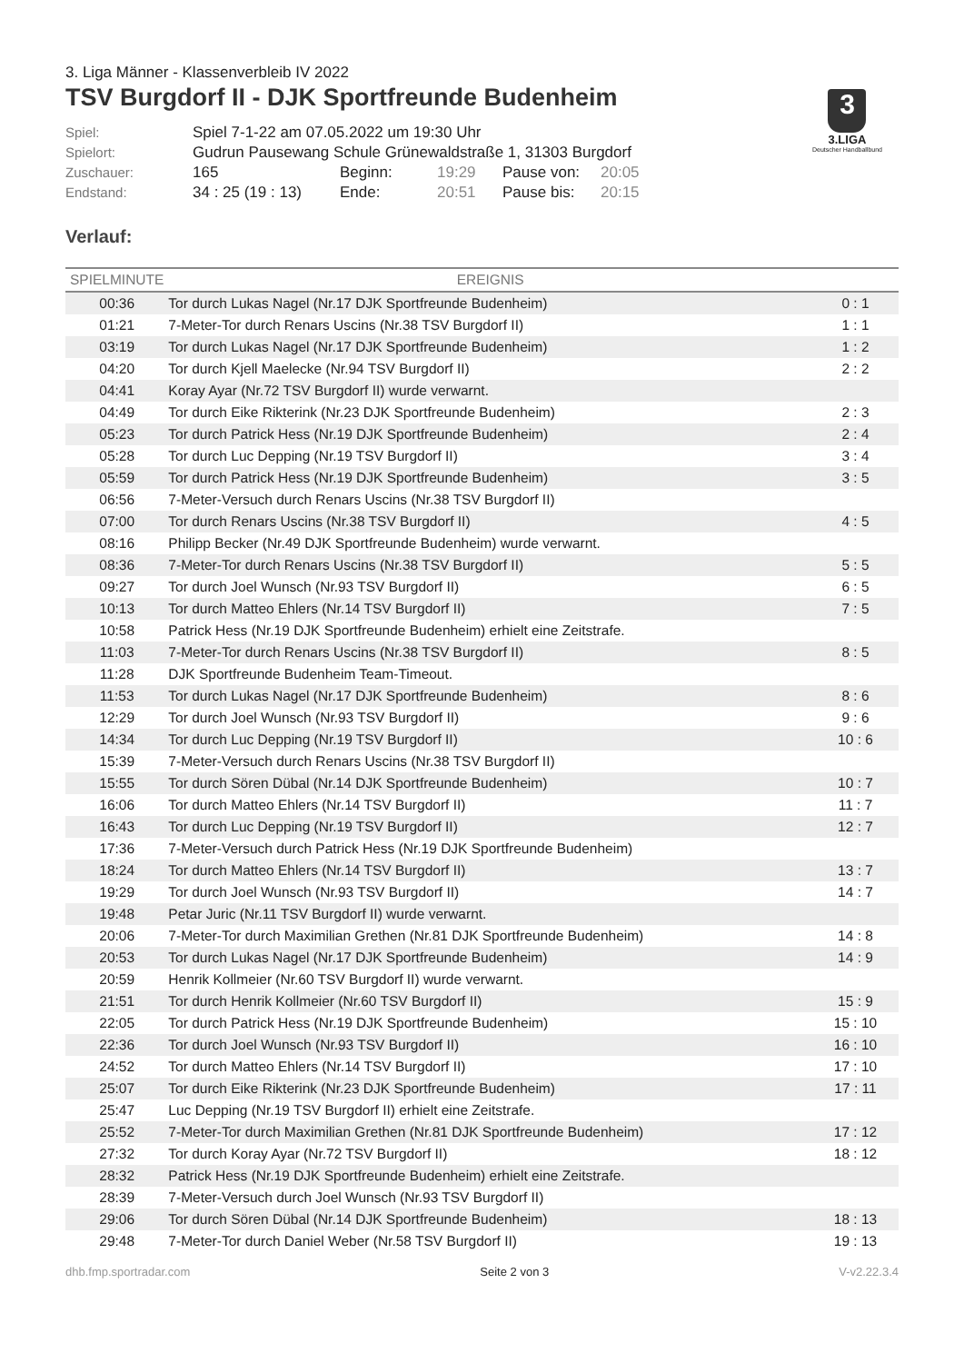3. Liga Männer - Klassenverbleib IV 2022
TSV Burgdorf II - DJK Sportfreunde Budenheim
3
3.LIGA
Deutscher Handballbund
Spiel:
Spiel 7-1-22 am 07.05.2022 um 19:30 Uhr
Spielort:
Gudrun Pausewang Schule Grünewaldstraße 1, 31303 Burgdorf
Zuschauer:
165
Beginn:
19:29
Pause von:
20:05
Endstand:
34 : 25 (19 : 13)
Ende:
20:51
Pause bis:
20:15
Verlauf:
| SPIELMINUTE | EREIGNIS | |
| --- | --- | --- |
| 00:36 | Tor durch Lukas Nagel (Nr.17 DJK Sportfreunde Budenheim) | 0 : 1 |
| 01:21 | 7-Meter-Tor durch Renars Uscins (Nr.38 TSV Burgdorf II) | 1 : 1 |
| 03:19 | Tor durch Lukas Nagel (Nr.17 DJK Sportfreunde Budenheim) | 1 : 2 |
| 04:20 | Tor durch Kjell Maelecke (Nr.94 TSV Burgdorf II) | 2 : 2 |
| 04:41 | Koray Ayar (Nr.72 TSV Burgdorf II) wurde verwarnt. | |
| 04:49 | Tor durch Eike Rikterink (Nr.23 DJK Sportfreunde Budenheim) | 2 : 3 |
| 05:23 | Tor durch Patrick Hess (Nr.19 DJK Sportfreunde Budenheim) | 2 : 4 |
| 05:28 | Tor durch Luc Depping (Nr.19 TSV Burgdorf II) | 3 : 4 |
| 05:59 | Tor durch Patrick Hess (Nr.19 DJK Sportfreunde Budenheim) | 3 : 5 |
| 06:56 | 7-Meter-Versuch durch Renars Uscins (Nr.38 TSV Burgdorf II) | |
| 07:00 | Tor durch Renars Uscins (Nr.38 TSV Burgdorf II) | 4 : 5 |
| 08:16 | Philipp Becker (Nr.49 DJK Sportfreunde Budenheim) wurde verwarnt. | |
| 08:36 | 7-Meter-Tor durch Renars Uscins (Nr.38 TSV Burgdorf II) | 5 : 5 |
| 09:27 | Tor durch Joel Wunsch (Nr.93 TSV Burgdorf II) | 6 : 5 |
| 10:13 | Tor durch Matteo Ehlers (Nr.14 TSV Burgdorf II) | 7 : 5 |
| 10:58 | Patrick Hess (Nr.19 DJK Sportfreunde Budenheim) erhielt eine Zeitstrafe. | |
| 11:03 | 7-Meter-Tor durch Renars Uscins (Nr.38 TSV Burgdorf II) | 8 : 5 |
| 11:28 | DJK Sportfreunde Budenheim Team-Timeout. | |
| 11:53 | Tor durch Lukas Nagel (Nr.17 DJK Sportfreunde Budenheim) | 8 : 6 |
| 12:29 | Tor durch Joel Wunsch (Nr.93 TSV Burgdorf II) | 9 : 6 |
| 14:34 | Tor durch Luc Depping (Nr.19 TSV Burgdorf II) | 10 : 6 |
| 15:39 | 7-Meter-Versuch durch Renars Uscins (Nr.38 TSV Burgdorf II) | |
| 15:55 | Tor durch Sören Dübal (Nr.14 DJK Sportfreunde Budenheim) | 10 : 7 |
| 16:06 | Tor durch Matteo Ehlers (Nr.14 TSV Burgdorf II) | 11 : 7 |
| 16:43 | Tor durch Luc Depping (Nr.19 TSV Burgdorf II) | 12 : 7 |
| 17:36 | 7-Meter-Versuch durch Patrick Hess (Nr.19 DJK Sportfreunde Budenheim) | |
| 18:24 | Tor durch Matteo Ehlers (Nr.14 TSV Burgdorf II) | 13 : 7 |
| 19:29 | Tor durch Joel Wunsch (Nr.93 TSV Burgdorf II) | 14 : 7 |
| 19:48 | Petar Juric (Nr.11 TSV Burgdorf II) wurde verwarnt. | |
| 20:06 | 7-Meter-Tor durch Maximilian Grethen (Nr.81 DJK Sportfreunde Budenheim) | 14 : 8 |
| 20:53 | Tor durch Lukas Nagel (Nr.17 DJK Sportfreunde Budenheim) | 14 : 9 |
| 20:59 | Henrik Kollmeier (Nr.60 TSV Burgdorf II) wurde verwarnt. | |
| 21:51 | Tor durch Henrik Kollmeier (Nr.60 TSV Burgdorf II) | 15 : 9 |
| 22:05 | Tor durch Patrick Hess (Nr.19 DJK Sportfreunde Budenheim) | 15 : 10 |
| 22:36 | Tor durch Joel Wunsch (Nr.93 TSV Burgdorf II) | 16 : 10 |
| 24:52 | Tor durch Matteo Ehlers (Nr.14 TSV Burgdorf II) | 17 : 10 |
| 25:07 | Tor durch Eike Rikterink (Nr.23 DJK Sportfreunde Budenheim) | 17 : 11 |
| 25:47 | Luc Depping (Nr.19 TSV Burgdorf II) erhielt eine Zeitstrafe. | |
| 25:52 | 7-Meter-Tor durch Maximilian Grethen (Nr.81 DJK Sportfreunde Budenheim) | 17 : 12 |
| 27:32 | Tor durch Koray Ayar (Nr.72 TSV Burgdorf II) | 18 : 12 |
| 28:32 | Patrick Hess (Nr.19 DJK Sportfreunde Budenheim) erhielt eine Zeitstrafe. | |
| 28:39 | 7-Meter-Versuch durch Joel Wunsch (Nr.93 TSV Burgdorf II) | |
| 29:06 | Tor durch Sören Dübal (Nr.14 DJK Sportfreunde Budenheim) | 18 : 13 |
| 29:48 | 7-Meter-Tor durch Daniel Weber (Nr.58 TSV Burgdorf II) | 19 : 13 |
dhb.fmp.sportradar.com Seite 2 von 3 V-v2.22.3.4